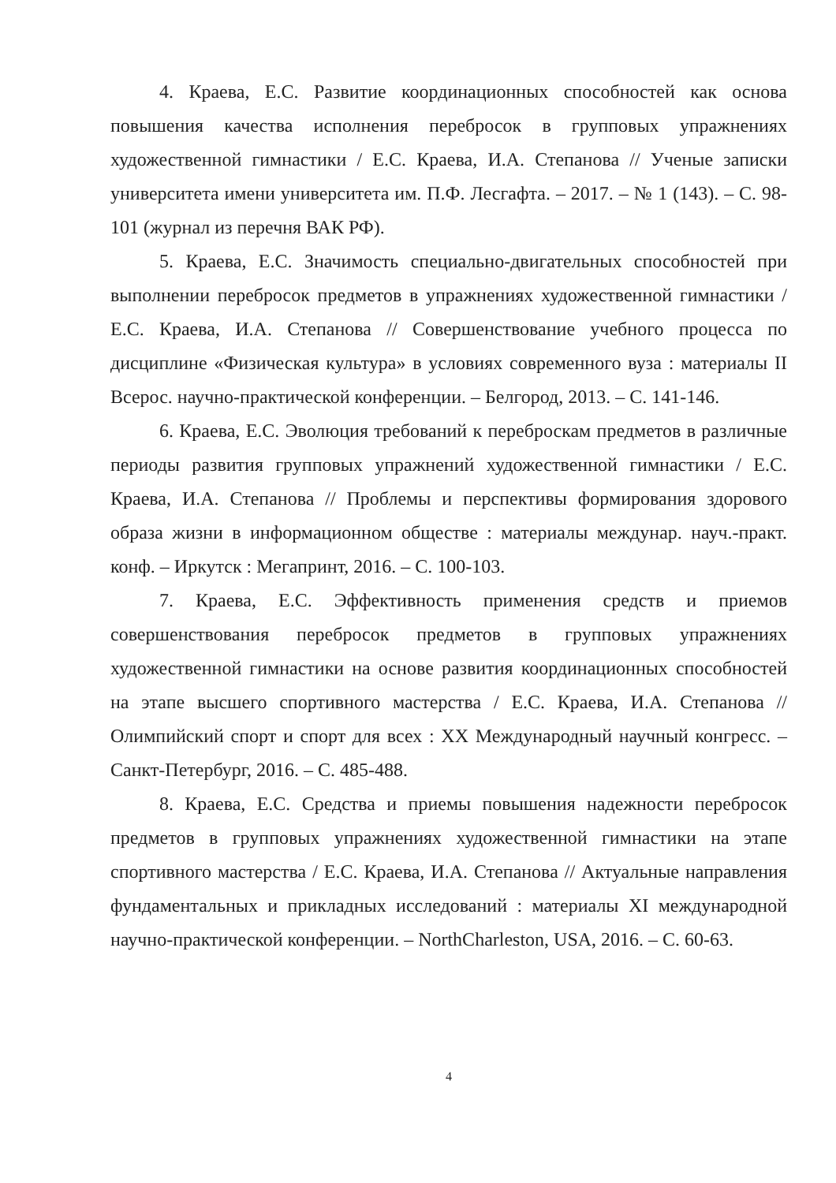4. Краева, Е.С. Развитие координационных способностей как основа повышения качества исполнения перебросок в групповых упражнениях художественной гимнастики / Е.С. Краева, И.А. Степанова // Ученые записки университета имени университета им. П.Ф. Лесгафта. – 2017. – № 1 (143). – С. 98-101 (журнал из перечня ВАК РФ).
5. Краева, Е.С. Значимость специально-двигательных способностей при выполнении перебросок предметов в упражнениях художественной гимнастики / Е.С. Краева, И.А. Степанова // Совершенствование учебного процесса по дисциплине «Физическая культура» в условиях современного вуза : материалы II Всерос. научно-практической конференции. – Белгород, 2013. – С. 141-146.
6. Краева, Е.С. Эволюция требований к переброскам предметов в различные периоды развития групповых упражнений художественной гимнастики / Е.С. Краева, И.А. Степанова // Проблемы и перспективы формирования здорового образа жизни в информационном обществе : материалы междунар. науч.-практ. конф. – Иркутск : Мегапринт, 2016. – С. 100-103.
7. Краева, Е.С. Эффективность применения средств и приемов совершенствования перебросок предметов в групповых упражнениях художественной гимнастики на основе развития координационных способностей на этапе высшего спортивного мастерства / Е.С. Краева, И.А. Степанова // Олимпийский спорт и спорт для всех : XX Международный научный конгресс. – Санкт-Петербург, 2016. – С. 485-488.
8. Краева, Е.С. Средства и приемы повышения надежности перебросок предметов в групповых упражнениях художественной гимнастики на этапе спортивного мастерства / Е.С. Краева, И.А. Степанова // Актуальные направления фундаментальных и прикладных исследований : материалы XI международной научно-практической конференции. – NorthCharleston, USA, 2016. – С. 60-63.
4